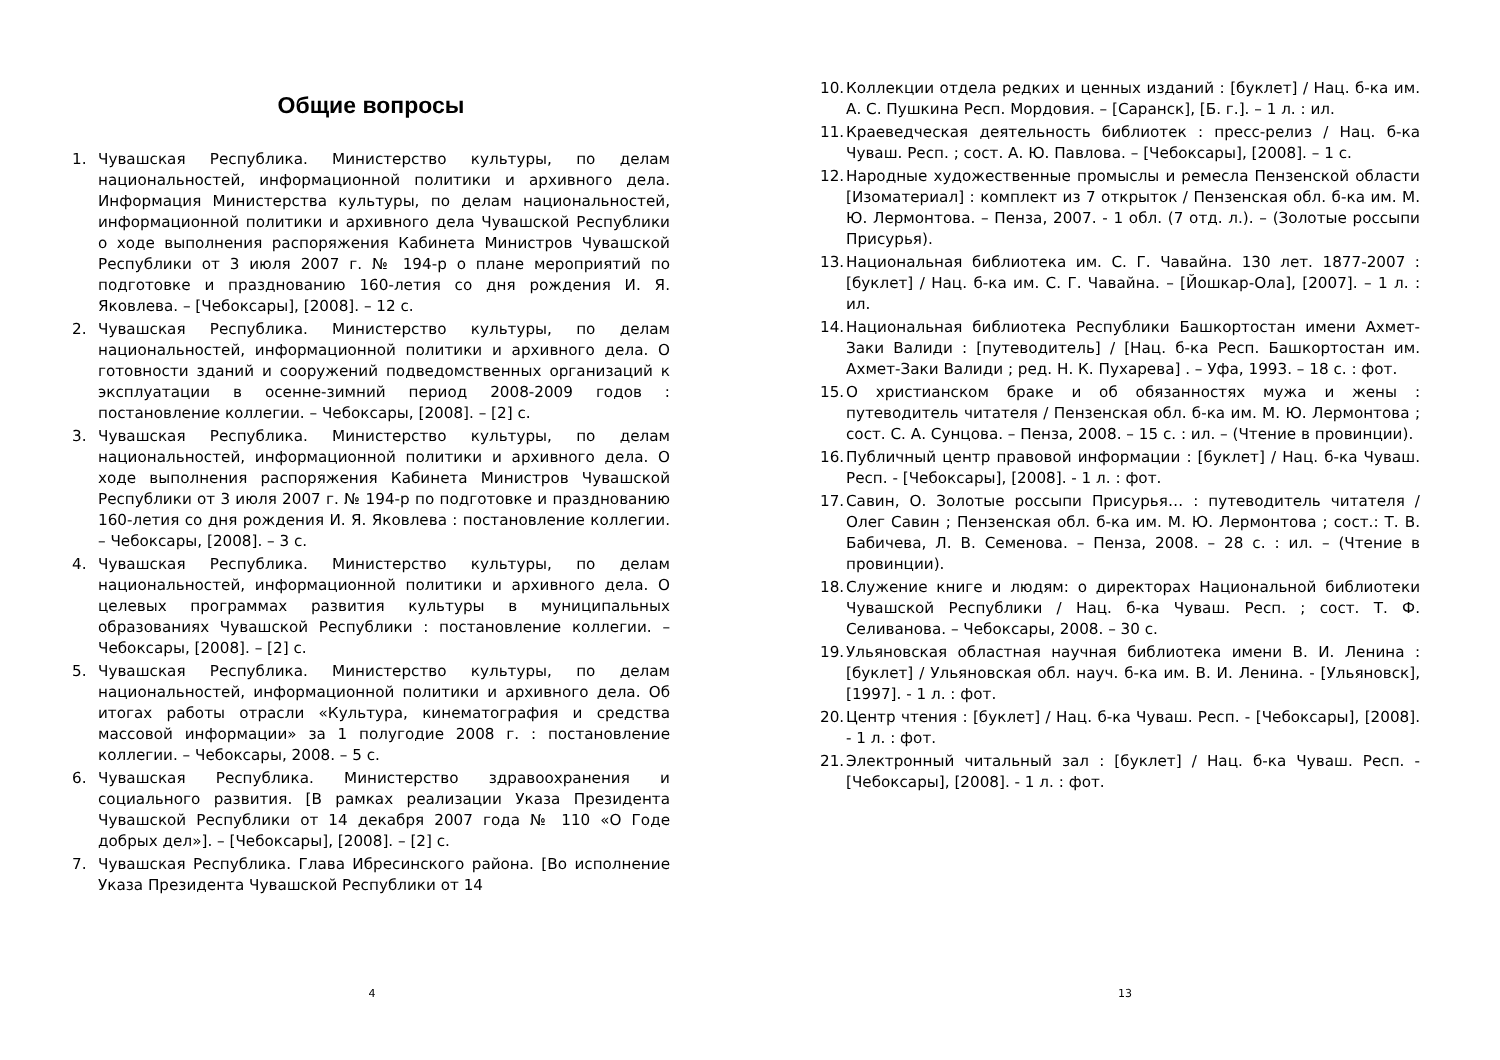Общие вопросы
1. Чувашская Республика. Министерство культуры, по делам национальностей, информационной политики и архивного дела. Информация Министерства культуры, по делам национальностей, информационной политики и архивного дела Чувашской Республики о ходе выполнения распоряжения Кабинета Министров Чувашской Республики от 3 июля 2007 г. № 194-р о плане мероприятий по подготовке и празднованию 160-летия со дня рождения И. Я. Яковлева. – [Чебоксары], [2008]. – 12 с.
2. Чувашская Республика. Министерство культуры, по делам национальностей, информационной политики и архивного дела. О готовности зданий и сооружений подведомственных организаций к эксплуатации в осенне-зимний период 2008-2009 годов : постановление коллегии. – Чебоксары, [2008]. – [2] с.
3. Чувашская Республика. Министерство культуры, по делам национальностей, информационной политики и архивного дела. О ходе выполнения распоряжения Кабинета Министров Чувашской Республики от 3 июля 2007 г. № 194-р по подготовке и празднованию 160-летия со дня рождения И. Я. Яковлева : постановление коллегии. – Чебоксары, [2008]. – 3 с.
4. Чувашская Республика. Министерство культуры, по делам национальностей, информационной политики и архивного дела. О целевых программах развития культуры в муниципальных образованиях Чувашской Республики : постановление коллегии. – Чебоксары, [2008]. – [2] с.
5. Чувашская Республика. Министерство культуры, по делам национальностей, информационной политики и архивного дела. Об итогах работы отрасли «Культура, кинематография и средства массовой информации» за 1 полугодие 2008 г. : постановление коллегии. – Чебоксары, 2008. – 5 с.
6. Чувашская Республика. Министерство здравоохранения и социального развития. [В рамках реализации Указа Президента Чувашской Республики от 14 декабря 2007 года № 110 «О Годе добрых дел»]. – [Чебоксары], [2008]. – [2] с.
7. Чувашская Республика. Глава Ибресинского района. [Во исполнение Указа Президента Чувашской Республики от 14
4
10. Коллекции отдела редких и ценных изданий : [буклет] / Нац. б-ка им. А. С. Пушкина Респ. Мордовия. – [Саранск], [Б. г.]. – 1 л. : ил.
11. Краеведческая деятельность библиотек : пресс-релиз / Нац. б-ка Чуваш. Респ. ; сост. А. Ю. Павлова. – [Чебоксары], [2008]. – 1 с.
12. Народные художественные промыслы и ремесла Пензенской области [Изоматериал] : комплект из 7 открыток / Пензенская обл. б-ка им. М. Ю. Лермонтова. – Пенза, 2007. - 1 обл. (7 отд. л.). – (Золотые россыпи Присурья).
13. Национальная библиотека им. С. Г. Чавайна. 130 лет. 1877-2007 : [буклет] / Нац. б-ка им. С. Г. Чавайна. – [Йошкар-Ола], [2007]. – 1 л. : ил.
14. Национальная библиотека Республики Башкортостан имени Ахмет-Заки Валиди : [путеводитель] / [Нац. б-ка Респ. Башкортостан им. Ахмет-Заки Валиди ; ред. Н. К. Пухарева] . – Уфа, 1993. – 18 с. : фот.
15. О христианском браке и об обязанностях мужа и жены : путеводитель читателя / Пензенская обл. б-ка им. М. Ю. Лермонтова ; сост. С. А. Сунцова. – Пенза, 2008. – 15 с. : ил. – (Чтение в провинции).
16. Публичный центр правовой информации : [буклет] / Нац. б-ка Чуваш. Респ. - [Чебоксары], [2008]. - 1 л. : фот.
17. Савин, О. Золотые россыпи Присурья… : путеводитель читателя / Олег Савин ; Пензенская обл. б-ка им. М. Ю. Лермонтова ; сост.: Т. В. Бабичева, Л. В. Семенова. – Пенза, 2008. – 28 с. : ил. – (Чтение в провинции).
18. Служение книге и людям: о директорах Национальной библиотеки Чувашской Республики / Нац. б-ка Чуваш. Респ. ; сост. Т. Ф. Селиванова. – Чебоксары, 2008. – 30 с.
19. Ульяновская областная научная библиотека имени В. И. Ленина : [буклет] / Ульяновская обл. науч. б-ка им. В. И. Ленина. - [Ульяновск], [1997]. - 1 л. : фот.
20. Центр чтения : [буклет] / Нац. б-ка Чуваш. Респ. - [Чебоксары], [2008]. - 1 л. : фот.
21. Электронный читальный зал : [буклет] / Нац. б-ка Чуваш. Респ. - [Чебоксары], [2008]. - 1 л. : фот.
13